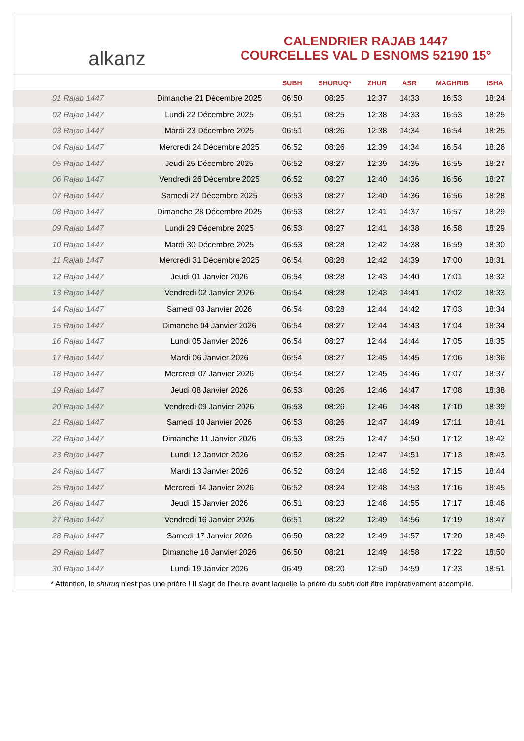alkanz
CALENDRIER RAJAB 1447
COURCELLES VAL D ESNOMS 52190 15°
| | | SUBH | SHURUQ* | ZHUR | ASR | MAGHRIB | ISHA |
| --- | --- | --- | --- | --- | --- | --- | --- |
| 01 Rajab 1447 | Dimanche 21 Décembre 2025 | 06:50 | 08:25 | 12:37 | 14:33 | 16:53 | 18:24 |
| 02 Rajab 1447 | Lundi 22 Décembre 2025 | 06:51 | 08:25 | 12:38 | 14:33 | 16:53 | 18:25 |
| 03 Rajab 1447 | Mardi 23 Décembre 2025 | 06:51 | 08:26 | 12:38 | 14:34 | 16:54 | 18:25 |
| 04 Rajab 1447 | Mercredi 24 Décembre 2025 | 06:52 | 08:26 | 12:39 | 14:34 | 16:54 | 18:26 |
| 05 Rajab 1447 | Jeudi 25 Décembre 2025 | 06:52 | 08:27 | 12:39 | 14:35 | 16:55 | 18:27 |
| 06 Rajab 1447 | Vendredi 26 Décembre 2025 | 06:52 | 08:27 | 12:40 | 14:36 | 16:56 | 18:27 |
| 07 Rajab 1447 | Samedi 27 Décembre 2025 | 06:53 | 08:27 | 12:40 | 14:36 | 16:56 | 18:28 |
| 08 Rajab 1447 | Dimanche 28 Décembre 2025 | 06:53 | 08:27 | 12:41 | 14:37 | 16:57 | 18:29 |
| 09 Rajab 1447 | Lundi 29 Décembre 2025 | 06:53 | 08:27 | 12:41 | 14:38 | 16:58 | 18:29 |
| 10 Rajab 1447 | Mardi 30 Décembre 2025 | 06:53 | 08:28 | 12:42 | 14:38 | 16:59 | 18:30 |
| 11 Rajab 1447 | Mercredi 31 Décembre 2025 | 06:54 | 08:28 | 12:42 | 14:39 | 17:00 | 18:31 |
| 12 Rajab 1447 | Jeudi 01 Janvier 2026 | 06:54 | 08:28 | 12:43 | 14:40 | 17:01 | 18:32 |
| 13 Rajab 1447 | Vendredi 02 Janvier 2026 | 06:54 | 08:28 | 12:43 | 14:41 | 17:02 | 18:33 |
| 14 Rajab 1447 | Samedi 03 Janvier 2026 | 06:54 | 08:28 | 12:44 | 14:42 | 17:03 | 18:34 |
| 15 Rajab 1447 | Dimanche 04 Janvier 2026 | 06:54 | 08:27 | 12:44 | 14:43 | 17:04 | 18:34 |
| 16 Rajab 1447 | Lundi 05 Janvier 2026 | 06:54 | 08:27 | 12:44 | 14:44 | 17:05 | 18:35 |
| 17 Rajab 1447 | Mardi 06 Janvier 2026 | 06:54 | 08:27 | 12:45 | 14:45 | 17:06 | 18:36 |
| 18 Rajab 1447 | Mercredi 07 Janvier 2026 | 06:54 | 08:27 | 12:45 | 14:46 | 17:07 | 18:37 |
| 19 Rajab 1447 | Jeudi 08 Janvier 2026 | 06:53 | 08:26 | 12:46 | 14:47 | 17:08 | 18:38 |
| 20 Rajab 1447 | Vendredi 09 Janvier 2026 | 06:53 | 08:26 | 12:46 | 14:48 | 17:10 | 18:39 |
| 21 Rajab 1447 | Samedi 10 Janvier 2026 | 06:53 | 08:26 | 12:47 | 14:49 | 17:11 | 18:41 |
| 22 Rajab 1447 | Dimanche 11 Janvier 2026 | 06:53 | 08:25 | 12:47 | 14:50 | 17:12 | 18:42 |
| 23 Rajab 1447 | Lundi 12 Janvier 2026 | 06:52 | 08:25 | 12:47 | 14:51 | 17:13 | 18:43 |
| 24 Rajab 1447 | Mardi 13 Janvier 2026 | 06:52 | 08:24 | 12:48 | 14:52 | 17:15 | 18:44 |
| 25 Rajab 1447 | Mercredi 14 Janvier 2026 | 06:52 | 08:24 | 12:48 | 14:53 | 17:16 | 18:45 |
| 26 Rajab 1447 | Jeudi 15 Janvier 2026 | 06:51 | 08:23 | 12:48 | 14:55 | 17:17 | 18:46 |
| 27 Rajab 1447 | Vendredi 16 Janvier 2026 | 06:51 | 08:22 | 12:49 | 14:56 | 17:19 | 18:47 |
| 28 Rajab 1447 | Samedi 17 Janvier 2026 | 06:50 | 08:22 | 12:49 | 14:57 | 17:20 | 18:49 |
| 29 Rajab 1447 | Dimanche 18 Janvier 2026 | 06:50 | 08:21 | 12:49 | 14:58 | 17:22 | 18:50 |
| 30 Rajab 1447 | Lundi 19 Janvier 2026 | 06:49 | 08:20 | 12:50 | 14:59 | 17:23 | 18:51 |
* Attention, le shuruq n'est pas une prière ! Il s'agit de l'heure avant laquelle la prière du subh doit être impérativement accomplie.